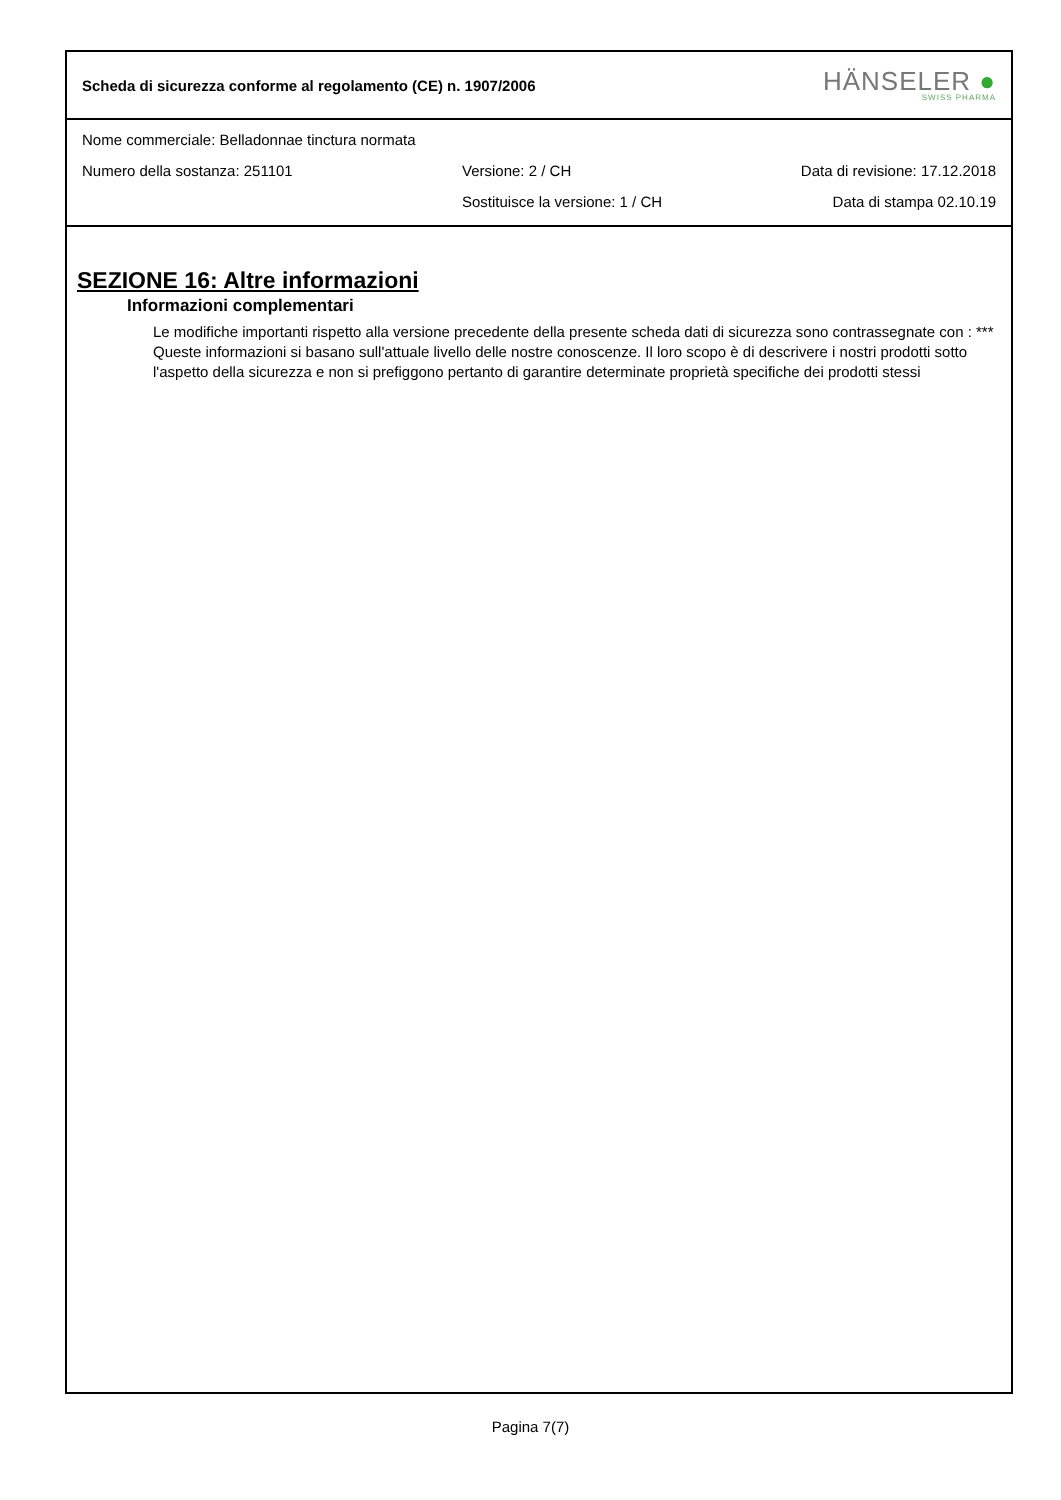Scheda di sicurezza conforme al regolamento (CE) n. 1907/2006
HÄNSELER ●
SWISS PHARMA
Nome commerciale: Belladonnae tinctura normata
Numero della sostanza: 251101 Versione: 2 / CH Data di revisione: 17.12.2018
Sostituisce la versione: 1 / CH Data di stampa 02.10.19
SEZIONE 16: Altre informazioni
Informazioni complementari
Le modifiche importanti rispetto alla versione precedente della presente scheda dati di sicurezza sono contrassegnate con : ***
Queste informazioni si basano sull'attuale livello delle nostre conoscenze. Il loro scopo è di descrivere i nostri prodotti sotto l'aspetto della sicurezza e non si prefiggono pertanto di garantire determinate proprietà specifiche dei prodotti stessi
Pagina 7(7)